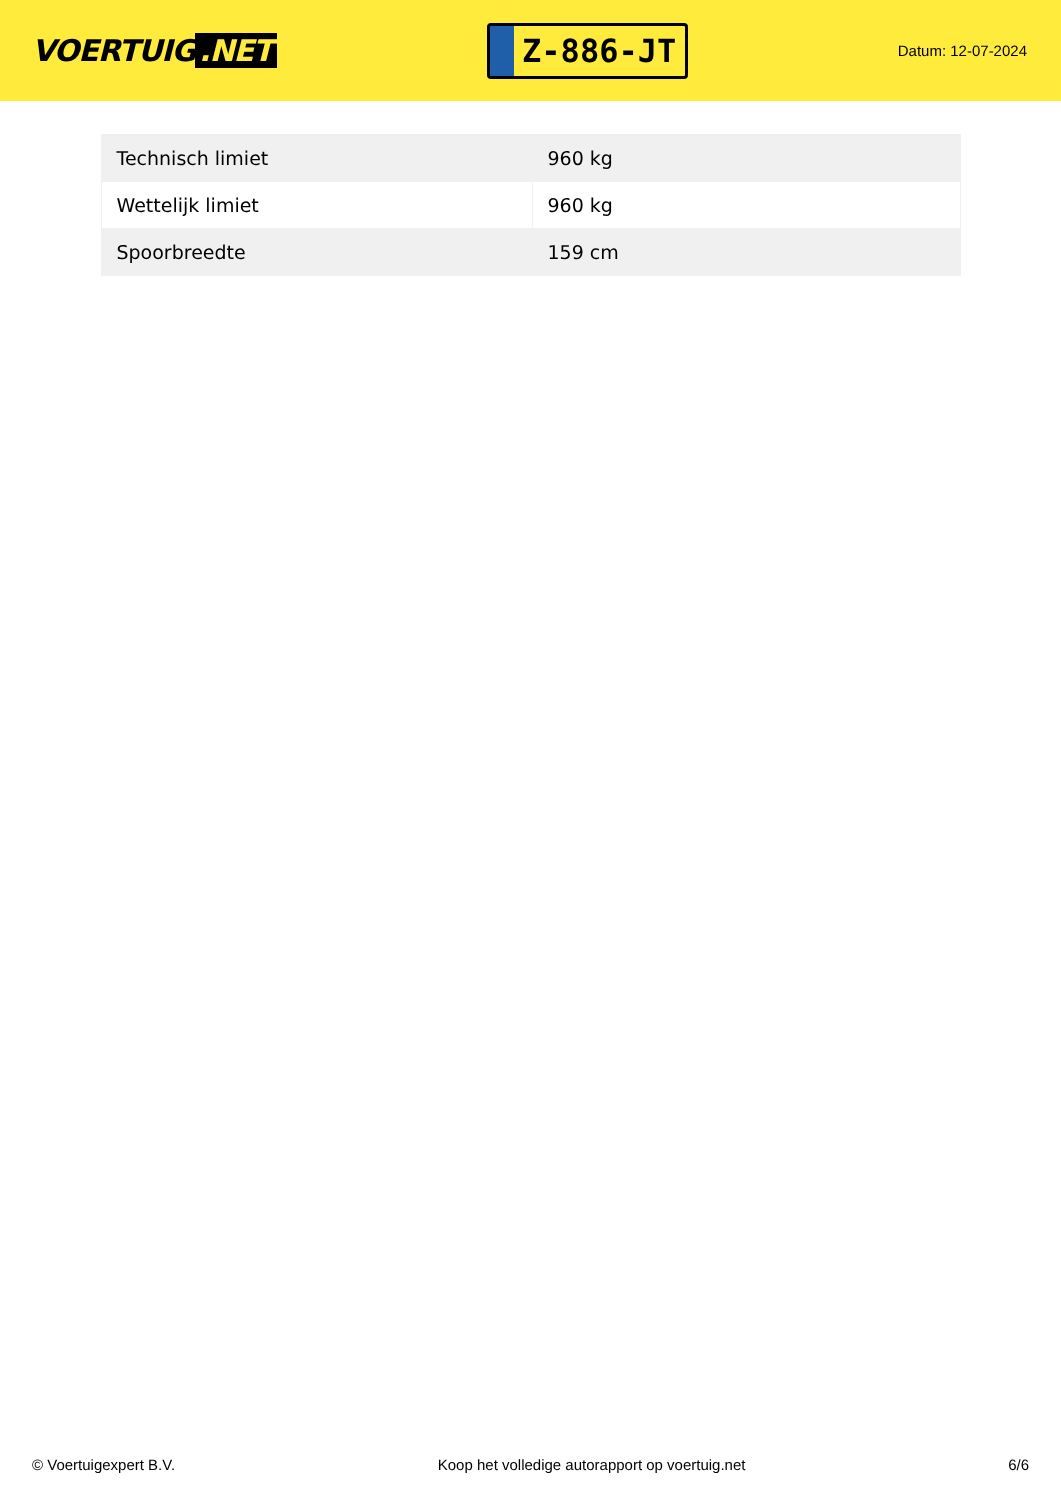VOERTUIG.NET
Z-886-JT
Datum: 12-07-2024
| Technisch limiet | 960 kg |
| Wettelijk limiet | 960 kg |
| Spoorbreedte | 159 cm |
© Voertuigexpert B.V. Koop het volledige autorapport op voertuig.net 6/6